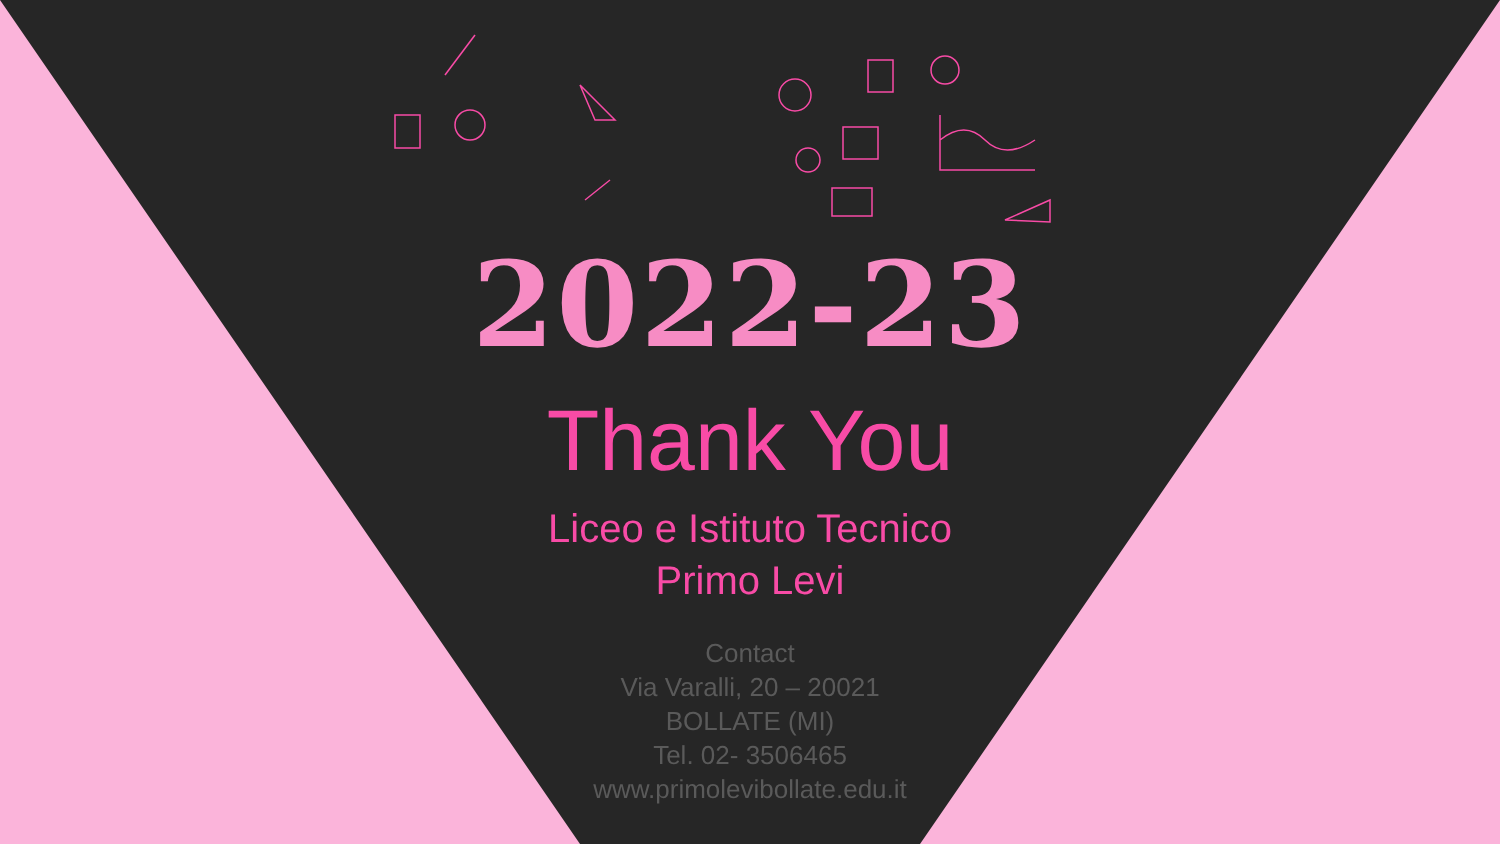2022-23
Thank You
Liceo e Istituto Tecnico
Primo Levi
Contact
Via Varalli, 20 – 20021
BOLLATE (MI)
Tel. 02- 3506465
www.primolevibollate.edu.it